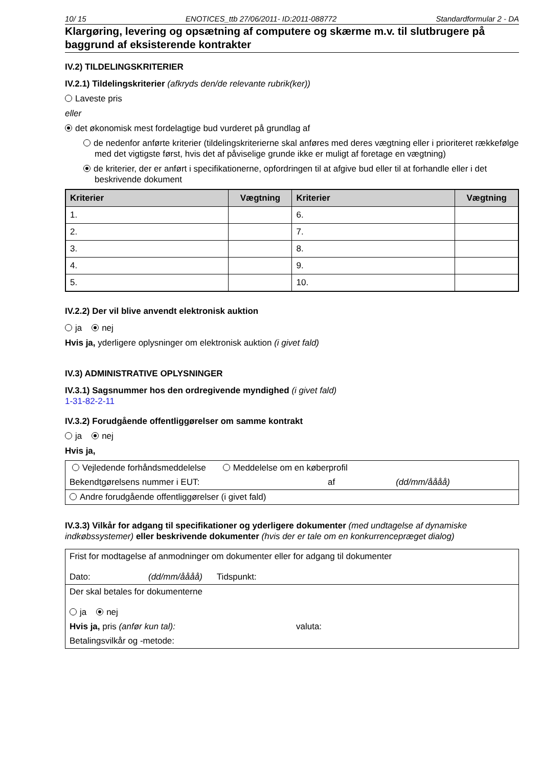10/ 15 ENOTICES_ttb 27/06/2011- ID:2011-088772 Standardformular 2 - DA
Klargøring, levering og opsætning af computere og skærme m.v. til slutbrugere på baggrund af eksisterende kontrakter
IV.2) TILDELINGSKRITERIER
IV.2.1) Tildelingskriterier (afkryds den/de relevante rubrik(ker))
Laveste pris
eller
det økonomisk mest fordelagtige bud vurderet på grundlag af
de nedenfor anførte kriterier (tildelingskriterierne skal anføres med deres vægtning eller i prioriteret rækkefølge med det vigtigste først, hvis det af påviselige grunde ikke er muligt af foretage en vægtning)
de kriterier, der er anført i specifikationerne, opfordringen til at afgive bud eller til at forhandle eller i det beskrivende dokument
| Kriterier | Vægtning | Kriterier | Vægtning |
| --- | --- | --- | --- |
| 1. | | 6. | |
| 2. | | 7. | |
| 3. | | 8. | |
| 4. | | 9. | |
| 5. | | 10. | |
IV.2.2) Der vil blive anvendt elektronisk auktion
ja nej
Hvis ja, yderligere oplysninger om elektronisk auktion (i givet fald)
IV.3) ADMINISTRATIVE OPLYSNINGER
IV.3.1) Sagsnummer hos den ordregivende myndighed (i givet fald)
1-31-82-2-11
IV.3.2) Forudgående offentliggørelser om samme kontrakt
ja nej
Hvis ja,
| Vejledende forhåndsmeddelelse Meddelelse om en køberprofil | | |
| Bekendtgørelsens nummer i EUT: | af | (dd/mm/åååå) |
| Andre forudgående offentliggørelser (i givet fald) | | |
IV.3.3) Vilkår for adgang til specifikationer og yderligere dokumenter (med undtagelse af dynamiske indkøbssystemer) eller beskrivende dokumenter (hvis der er tale om en konkurrencepræget dialog)
| Frist for modtagelse af anmodninger om dokumenter eller for adgang til dokumenter Dato: (dd/mm/åååå) Tidspunkt: | |
| Der skal betales for dokumenterne ja nej | |
| Hvis ja, pris (anfør kun tal): | valuta: |
| Betalingsvilkår og -metode: | |